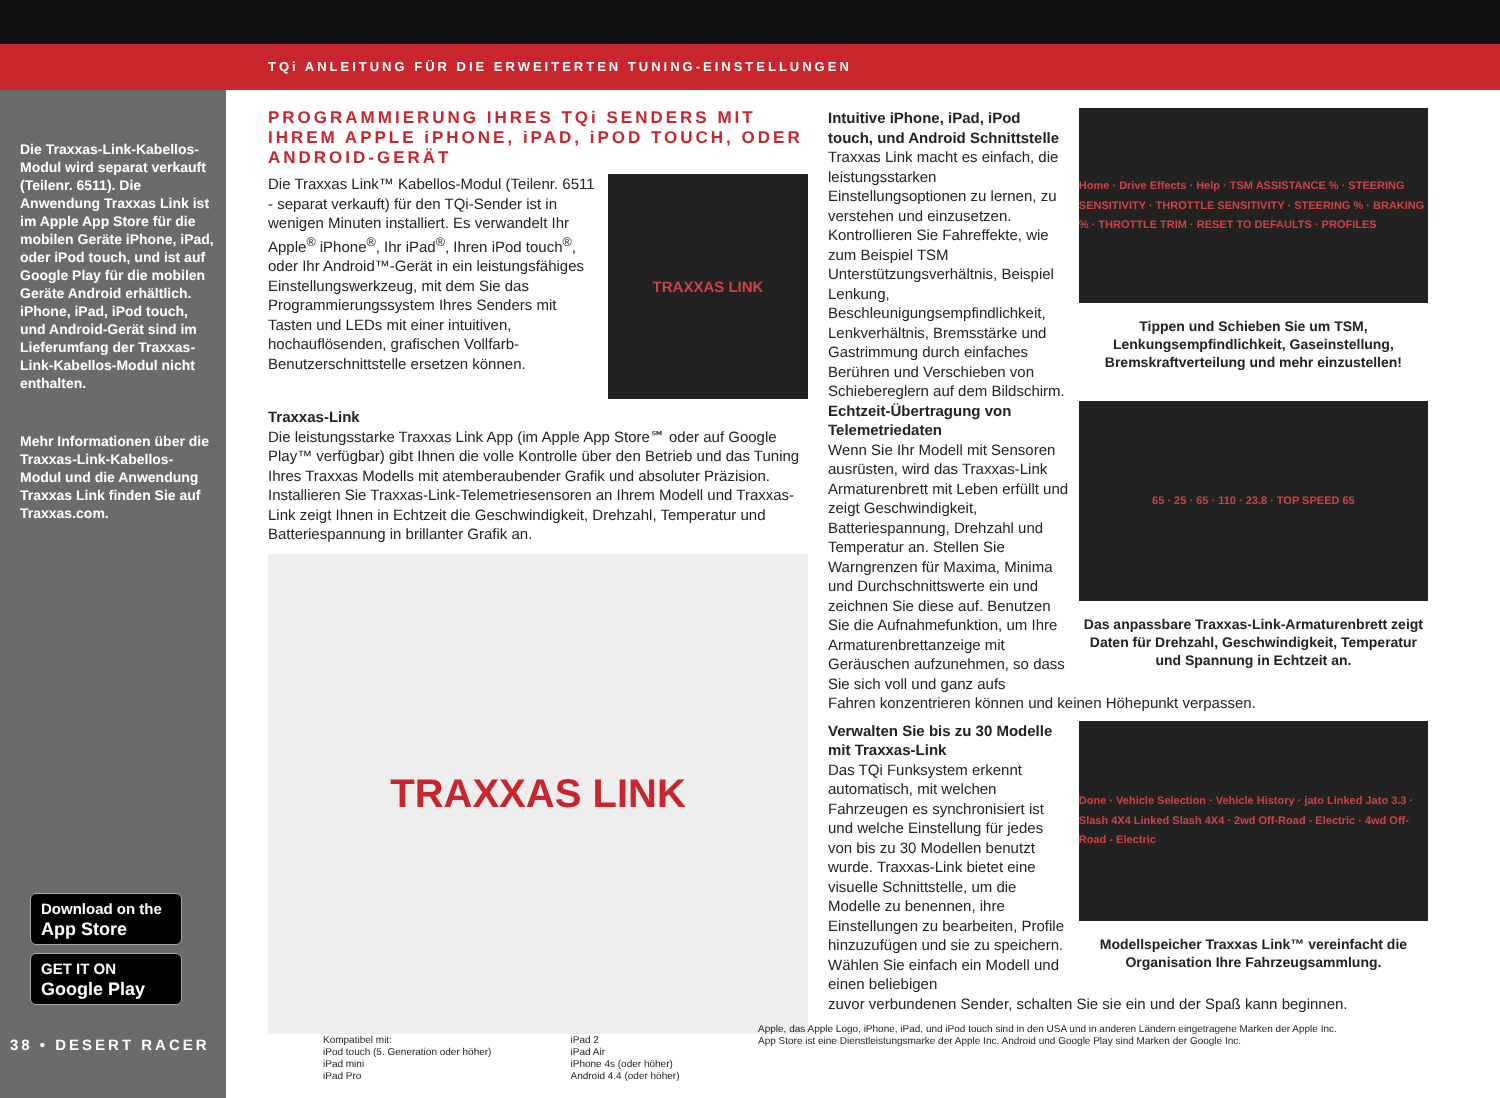TQi ANLEITUNG FÜR DIE ERWEITERTEN TUNING-EINSTELLUNGEN
Die Traxxas-Link-Kabellos-Modul wird separat verkauft (Teilenr. 6511). Die Anwendung Traxxas Link ist im Apple App Store für die mobilen Geräte iPhone, iPad, oder iPod touch, und ist auf Google Play für die mobilen Geräte Android erhältlich. iPhone, iPad, iPod touch, und Android-Gerät sind im Lieferumfang der Traxxas-Link-Kabellos-Modul nicht enthalten.
Mehr Informationen über die Traxxas-Link-Kabellos-Modul und die Anwendung Traxxas Link finden Sie auf Traxxas.com.
Download on the
App Store
GET IT ON
Google Play
38 • DESERT RACER
PROGRAMMIERUNG IHRES TQi SENDERS MIT IHREM APPLE iPHONE, iPAD, iPOD TOUCH, ODER ANDROID-GERÄT
Die Traxxas Link™ Kabellos-Modul (Teilenr. 6511 - separat verkauft) für den TQi-Sender ist in wenigen Minuten installiert. Es verwandelt Ihr Apple<sup>®</sup> iPhone<sup>®</sup>, Ihr iPad<sup>®</sup>, Ihren iPod touch<sup>®</sup>, oder Ihr Android™-Gerät in ein leistungsfähiges Einstellungswerkzeug, mit dem Sie das Programmierungssystem Ihres Senders mit Tasten und LEDs mit einer intuitiven, hochauflösenden, grafischen Vollfarb-Benutzerschnittstelle ersetzen können.
TRAXXAS LINK
Traxxas-Link
Die leistungsstarke Traxxas Link App (im Apple App Store℠ oder auf Google Play™ verfügbar) gibt Ihnen die volle Kontrolle über den Betrieb und das Tuning Ihres Traxxas Modells mit atemberaubender Grafik und absoluter Präzision. Installieren Sie Traxxas-Link-Telemetriesensoren an Ihrem Modell und Traxxas-Link zeigt Ihnen in Echtzeit die Geschwindigkeit, Drehzahl, Temperatur und Batteriespannung in brillanter Grafik an.
TRAXXAS LINK
Kompatibel mit:
iPod touch (5. Generation oder höher)
iPad mini
iPad Pro
iPad 2
iPad Air
iPhone 4s (oder höher)
Android 4.4 (oder höher)
Intuitive iPhone, iPad, iPod touch, und Android Schnittstelle
Traxxas Link macht es einfach, die leistungsstarken Einstellungsoptionen zu lernen, zu verstehen und einzusetzen. Kontrollieren Sie Fahreffekte, wie zum Beispiel TSM Unterstützungsverhältnis, Beispiel Lenkung, Beschleunigungsempfindlichkeit, Lenkverhältnis, Bremsstärke und Gastrimmung durch einfaches Berühren und Verschieben von Schiebereglern auf dem Bildschirm.
Home · Drive Effects · Help · TSM ASSISTANCE % · STEERING SENSITIVITY · THROTTLE SENSITIVITY · STEERING % · BRAKING % · THROTTLE TRIM · RESET TO DEFAULTS · PROFILES
Tippen und Schieben Sie um TSM, Lenkungsempfindlichkeit, Gaseinstellung, Bremskraftverteilung und mehr einzustellen!
Echtzeit-Übertragung von Telemetriedaten
Wenn Sie Ihr Modell mit Sensoren ausrüsten, wird das Traxxas-Link Armaturenbrett mit Leben erfüllt und zeigt Geschwindigkeit, Batteriespannung, Drehzahl und Temperatur an. Stellen Sie Warngrenzen für Maxima, Minima und Durchschnittswerte ein und zeichnen Sie diese auf. Benutzen Sie die Aufnahmefunktion, um Ihre Armaturenbrettanzeige mit Geräuschen aufzunehmen, so dass Sie sich voll und ganz aufs
65 · 25 · 65 · 110 · 23.8 · TOP SPEED 65
Das anpassbare Traxxas-Link-Armaturenbrett zeigt Daten für Drehzahl, Geschwindigkeit, Temperatur und Spannung in Echtzeit an.
Fahren konzentrieren können und keinen Höhepunkt verpassen.
Verwalten Sie bis zu 30 Modelle mit Traxxas-Link
Das TQi Funksystem erkennt automatisch, mit welchen Fahrzeugen es synchronisiert ist und welche Einstellung für jedes von bis zu 30 Modellen benutzt wurde. Traxxas-Link bietet eine visuelle Schnittstelle, um die Modelle zu benennen, ihre Einstellungen zu bearbeiten, Profile hinzuzufügen und sie zu speichern. Wählen Sie einfach ein Modell und einen beliebigen
Done · Vehicle Selection · Vehicle History · jato Linked Jato 3.3 · Slash 4X4 Linked Slash 4X4 · 2wd Off-Road - Electric · 4wd Off-Road - Electric
Modellspeicher Traxxas Link™ vereinfacht die Organisation Ihre Fahrzeugsammlung.
zuvor verbundenen Sender, schalten Sie sie ein und der Spaß kann beginnen.
Apple, das Apple Logo, iPhone, iPad, und iPod touch sind in den USA und in anderen Ländern eingetragene Marken der Apple Inc.
App Store ist eine Dienstleistungsmarke der Apple Inc. Android und Google Play sind Marken der Google Inc.